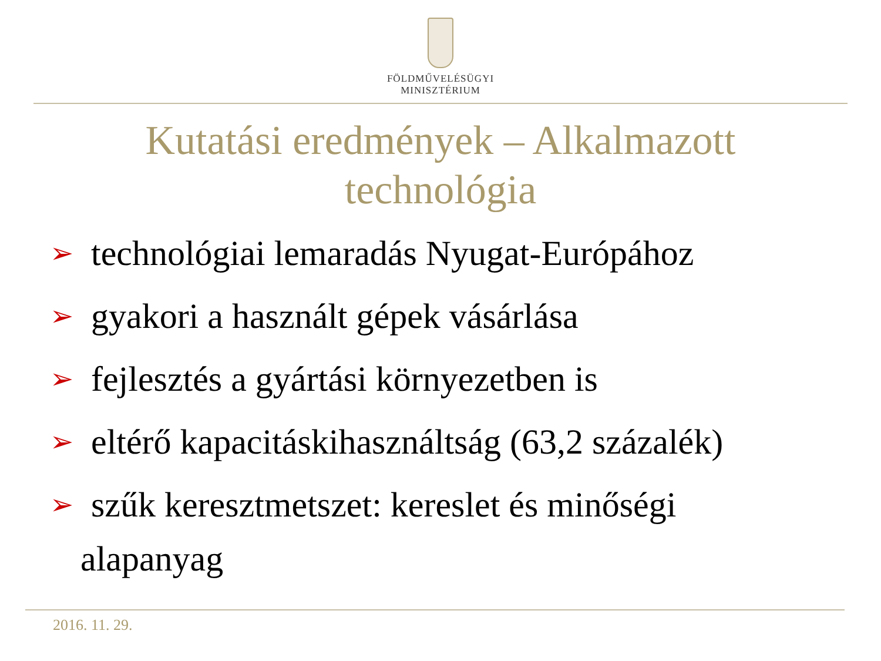FÖLDMŰVELÉSÜGYI
MINISZTÉRIUM
Kutatási eredmények – Alkalmazott
technológia
➢ technológiai lemaradás Nyugat-Európához
➢ gyakori a használt gépek vásárlása
➢ fejlesztés a gyártási környezetben is
➢ eltérő kapacitáskihasználtság (63,2 százalék)
➢ szűk keresztmetszet: kereslet és minőségi
alapanyag
2016. 11. 29.